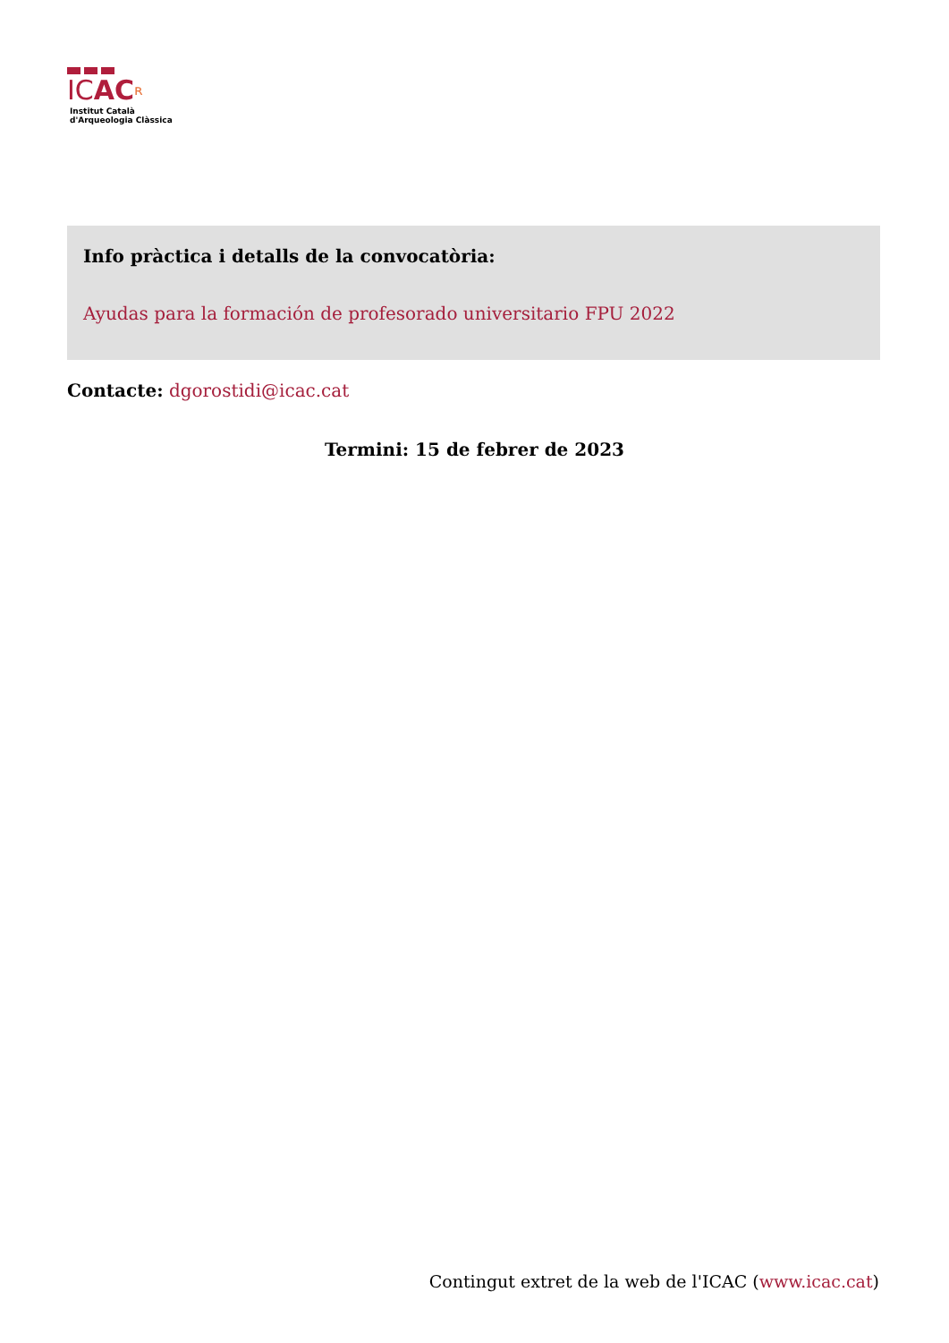ICAC ʀ
Institut Català
d'Arqueologia Clàssica
Info pràctica i detalls de la convocatòria:
Ayudas para la formación de profesorado universitario FPU 2022
Contacte: dgorostidi@icac.cat
Termini: 15 de febrer de 2023
Contingut extret de la web de l'ICAC (www.icac.cat)